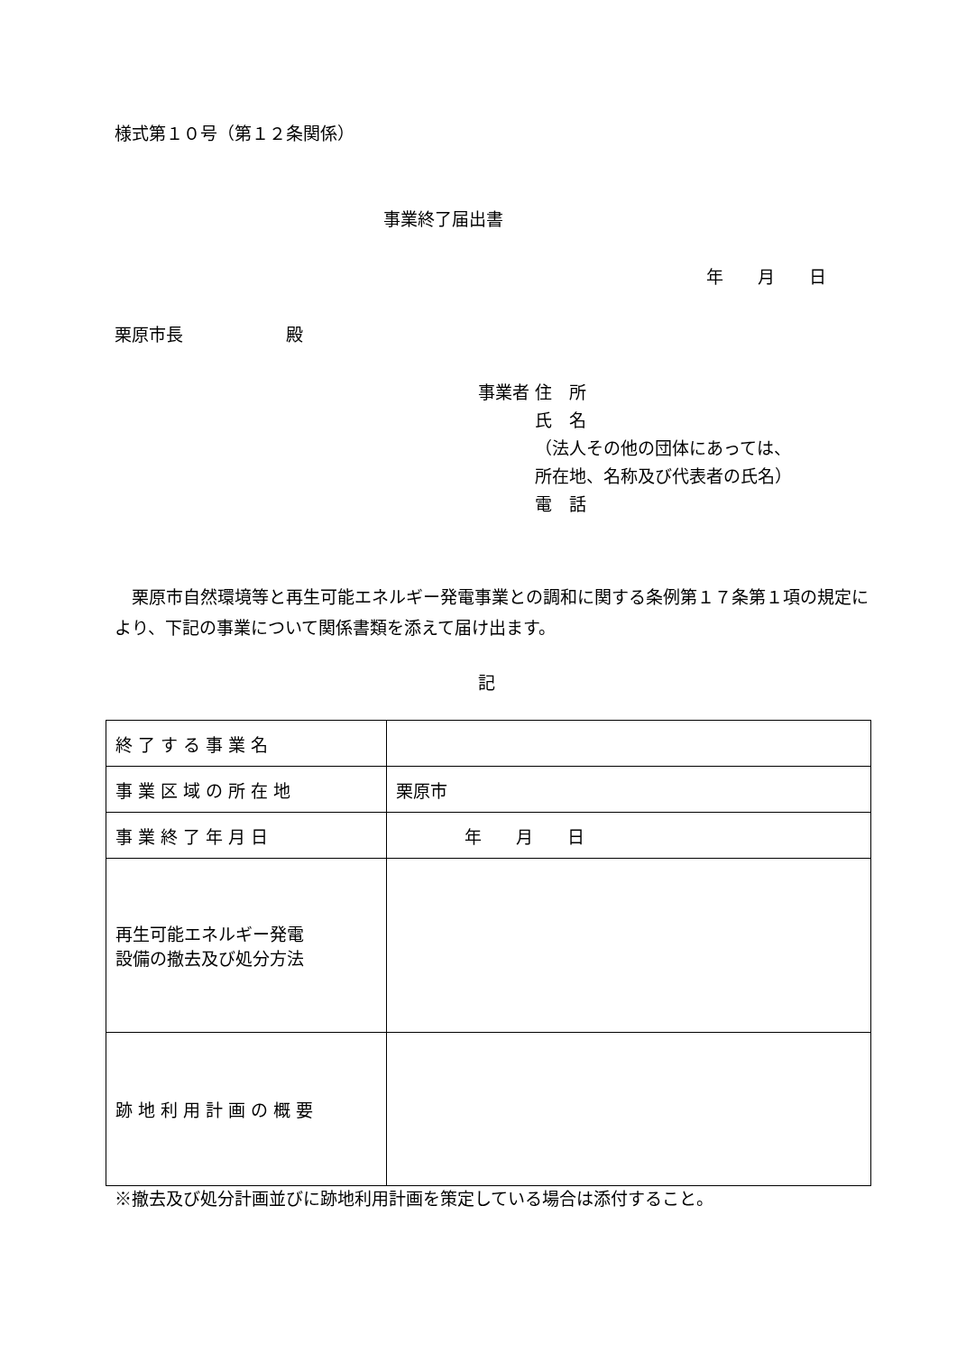様式第１０号（第１２条関係）
事業終了届出書
年　　月　　日
栗原市長　　　　　　殿
事業者 住　所
　　　 氏　名
　　　 （法人その他の団体にあっては、
　　　 所在地、名称及び代表者の氏名）
　　　 電　話
　栗原市自然環境等と再生可能エネルギー発電事業との調和に関する条例第１７条第１項の規定により、下記の事業について関係書類を添えて届け出ます。
記
| 終 了 す る 事 業 名 | |
| 事 業 区 域 の 所 在 地 | 栗原市 |
| 事 業 終 了 年 月 日 | 年 月 日 |
| 再生可能エネルギー発電 設備の撤去及び処分方法 | |
| 跡 地 利 用 計 画 の 概 要 | |
※撤去及び処分計画並びに跡地利用計画を策定している場合は添付すること。